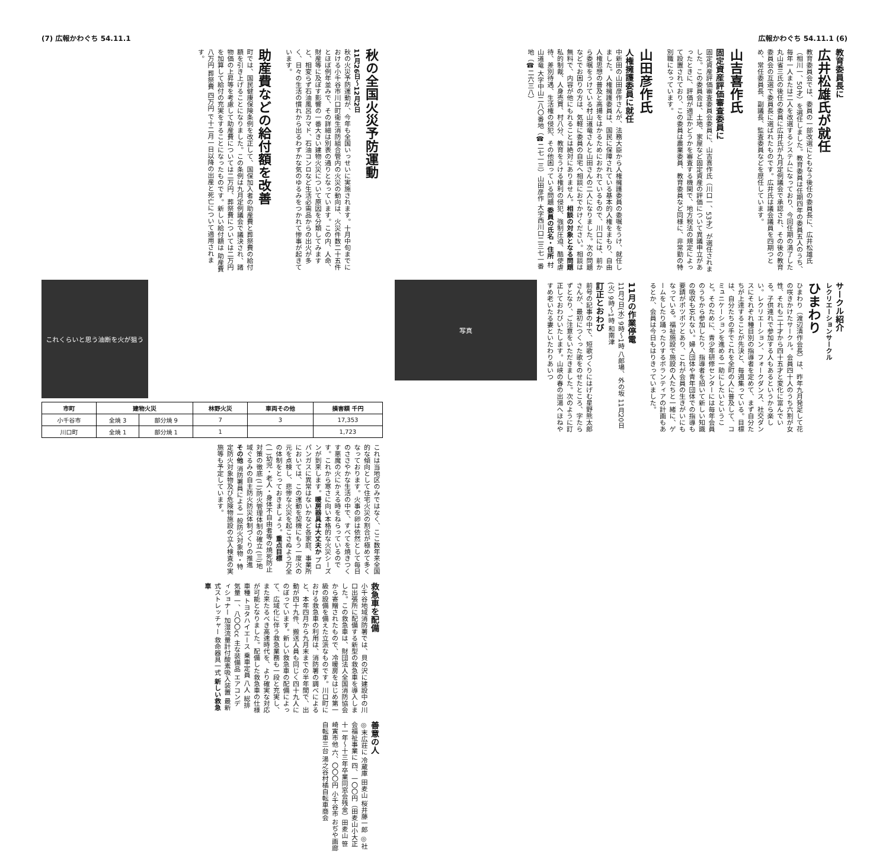(7) 広報かわぐち 54.11.1
秋の全国火災予防運動
11月26日～12月2日
秋の火災予防運動が、今年も全国いっせいに実施されます。十月中旬までにおける小千谷市川口町衛生消防組合管内の火災の動向は、火災件数二十五件とほぼ例年並みで、その詳細は別表の通りとなっています。この内、人命、財産等に及ぼす影響の一番大きい建物火災について原因を分類してみますと、相変らず石油風呂カマド、石油コンロなど生活必需品からの出火が多く、日々の生活の慣れから出るわずかな気のゆるみをつかれて惨事が起きています。
助産費などの給付額を改善
町では、国民健康保険条例を改正して、国保加入者の助産費と葬祭費の給付額を引き上げることになりました。この条例は九月定例議会で議決され、諸物価の上昇等を考慮して助産費については二万円、葬祭費については二万円を加算して給付の充実をすることになったものです。新しい給付額は 助産費 八万円 葬祭費 四万円 で十二月一日以降の出産と死亡について適用されます。
これくらいと思う油断を火が狙う
| 市町 | 建物火災 | | 林野火災 | 車両その他 | 損害額 千円 |
| --- | --- | --- | --- | --- | --- |
| 小千谷市 | 全焼 3 | 部分焼 9 | 7 | 3 | 17,353 |
| 川口町 | 全焼 1 | 部分焼 1 | 1 | | 1,723 |
これは当地区のみではなく、ここ数年来全国的な傾向として住宅火災の割合が極めて多くなっております。火事の卵は依然として毎日のささやかな生活の中で、すべてを焼きつくす悪魔の火にかえる時をねらっているのです。これから寒さに向い本格的な火災シーズンが到来します。暖房器具は大丈夫か プロパンガスに異常はないかなど各家庭、事業所においては、この運動を契機にもう一度火の元を点検し、悲惨な火災を起こさぬよう万全の体制をとっておきましょう。重点目標 (一)幼児・老人・身体不自由者等の焼死防止対策の徹底 (二)防火管理体制の確立 (三)地域ぐるみの自主防火防災体制づくりの推進 その他 消防署員による一般防火対象物・特定防火対象物及び危険物施設の立入検査の実施等も予定しています。
救急車を配備
小千谷地域消防署では、貝の沢に建設中の川口出張所に配備する新型の救急車を導入しました。この救急車は、財団法人全国消防協会から寄贈されたもので、冷暖房をはじめ第一級の設備を備えた立派なものです。川口町における救急車の利用は、消防署の調べによると、本年四月から九月末までの半年間で、出動が四十九件、搬送人員も同じく四十九人にのぼっています。新しい救急車の配備によって、広域化に伴う救急業務も一段と充実し、また来たるべき高速時代を、より確実な対応が可能となりました。配備した救急車の仕様 車種 トヨタハイエース 乗車定員 八人 総排気量 一、八〇〇cc 主な装備品 エアコンディショナー 加湿流量計付酸素吸入装置 最新式ストレッチャー 救命器具一式 新しい救急車
善意の人
◎末広荘に 冷蔵庫 田麦山 桜井藤一郎 ◎社会福祉事業に 四、一〇〇円（田麦山小大正十一年～十三年卒業同窓会残金）田麦山 笹崎寅市他 六、〇〇〇円 小千谷市 おぢや画廊 自転車三台 湯之谷村橘自転車商会
広報かわぐち 54.11.1 (6)
教育委員長に
広井松雄氏が就任
教育委員会では、委員の一部改選にともなう後任の委員長に、広井松雄氏（相川一、50才）を選任しました。教育委員は任期四年の委員五人のうち、毎年一人または二人を改選するシステムになっており、今回任期の満了した丸山省三氏の後任の委員に広井氏が九月定例議会で承認され、その後の教育委員会の互選で委員長に選ばれたものです。広井氏は議会議員を四期つとめ、常任委員長、副議長、監査委員などを歴任しています。
山吉喜作氏
固定資産評価審査委員に
固定資産評価審査委員会委員に、山吉喜作氏（川口一、53才）が選任されました。この委員会は、土地、家屋など固定資産の評価について異議申立があったときに、評価が適正かどうかを審査する機関で、地方税法の規定によって設置されており、この委員は農業委員、教育委員など同様に、非常勤の特別職になっています。
山田彦作氏
人権擁護委員に就任
中新田の山田彦作さんが、法務大臣から人権擁護委員の委嘱をうけ、就任しました。人権擁護委員は、国民に保障されている基本的人権をまもり、自由人権思想の普及と高揚をはかるためにおかれているもので、川口には、前から委嘱をうけている村山道竜さんと山田さんの二人になりました。次の問題などでお困りの方は、気軽に委員の自宅へ相談におでかけください。相談は無料で、内容が他にもれることは絶対にありません。相談の対象となる問題 私的制裁、人身売買、村八分、教育をうける権利の侵犯、強制圧迫、酷使虐待、差別待遇、生活権の侵犯、その他困っている問題 委員の氏名・住所 村山道竜 大字中山二八〇番地（☎二七一三）山田彦作 大字西川口二三七一番地（☎二六三八）
サークル紹介
レクリエーションサークル
ひまわり
ひまわり（渡辺清作会長）は、昨年九月発足して花の咲きかけたサークル。会員四十人のうち六割が女性、それも二十才から四十五才と変化に富んでいる。子供連れで参加する人もあるというから楽しい。レクリエーション、フォークダンス、社交ダンスにそれぞれ種目別の指導者を定めて、まず自分たちが上達することが先決と、毎週集っている。目標は、自分たちの手でこれを全町の人に普及して、コミュニケーションを進める一助にしたいということ。そのために、青少年研修センターには毎年会員のうちから参加したり、指導者を招いて新しい知識の吸収も忘れない。婦人団体や青年団体での指導も要請がポツポツとあり、これが会員の生きがいにもなっている。福祉施設で施設の人たちと一緒に、ゲームをしたり踊ったりするボランティアの計画もあるとか、会員は今日もはりきっていました。
11月の作業停電
11月7日(水) 9時～1時 八郎場、外の坂 11月20日(火) 9時～1時 和南津
訂正とおわび
前号の記事の中で、短歌づくりにはげむ星野熊太郎さんが、最初につくった歌をのせたところ、字たらずとなり、ご注意をいただきました。次のように訂正しておわびいたします。山峡の春の出湯へほねやすめ老いたる妻といたわりあいつ
写真